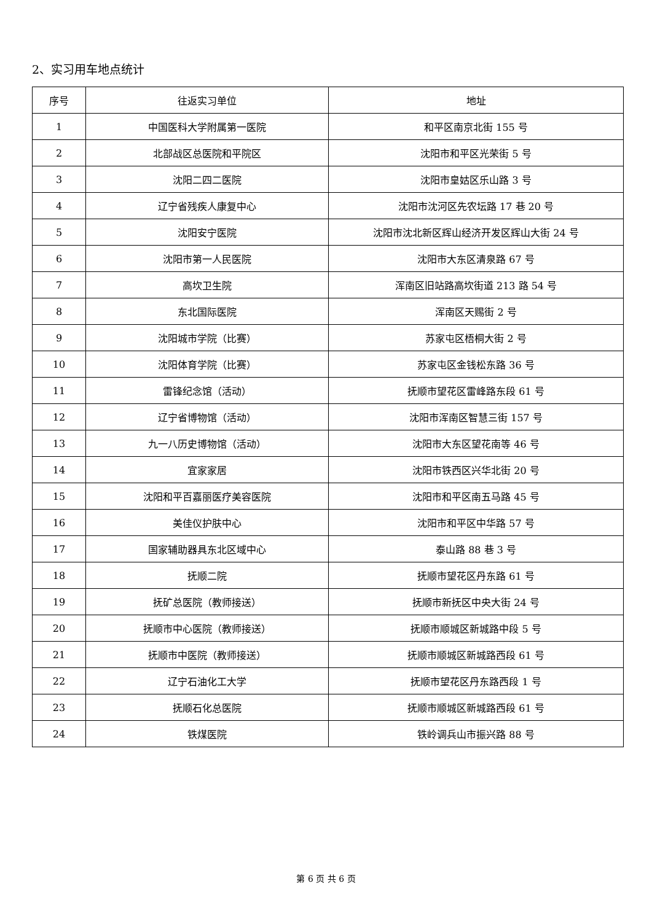2、实习用车地点统计
| 序号 | 往返实习单位 | 地址 |
| --- | --- | --- |
| 1 | 中国医科大学附属第一医院 | 和平区南京北街 155 号 |
| 2 | 北部战区总医院和平院区 | 沈阳市和平区光荣街 5 号 |
| 3 | 沈阳二四二医院 | 沈阳市皇姑区乐山路 3 号 |
| 4 | 辽宁省残疾人康复中心 | 沈阳市沈河区先农坛路 17 巷 20 号 |
| 5 | 沈阳安宁医院 | 沈阳市沈北新区辉山经济开发区辉山大街 24 号 |
| 6 | 沈阳市第一人民医院 | 沈阳市大东区清泉路 67 号 |
| 7 | 高坎卫生院 | 浑南区旧站路高坎街道 213 路 54 号 |
| 8 | 东北国际医院 | 浑南区天赐街 2 号 |
| 9 | 沈阳城市学院（比赛） | 苏家屯区梧桐大街 2 号 |
| 10 | 沈阳体育学院（比赛） | 苏家屯区金钱松东路 36 号 |
| 11 | 雷锋纪念馆（活动） | 抚顺市望花区雷峰路东段 61 号 |
| 12 | 辽宁省博物馆（活动） | 沈阳市浑南区智慧三街 157 号 |
| 13 | 九一八历史博物馆（活动） | 沈阳市大东区望花南等 46 号 |
| 14 | 宜家家居 | 沈阳市铁西区兴华北街 20 号 |
| 15 | 沈阳和平百嘉丽医疗美容医院 | 沈阳市和平区南五马路 45 号 |
| 16 | 美佳仪护肤中心 | 沈阳市和平区中华路 57 号 |
| 17 | 国家辅助器具东北区域中心 | 泰山路 88 巷 3 号 |
| 18 | 抚顺二院 | 抚顺市望花区丹东路 61 号 |
| 19 | 抚矿总医院（教师接送） | 抚顺市新抚区中央大街 24 号 |
| 20 | 抚顺市中心医院（教师接送） | 抚顺市顺城区新城路中段 5 号 |
| 21 | 抚顺市中医院（教师接送） | 抚顺市顺城区新城路西段 61 号 |
| 22 | 辽宁石油化工大学 | 抚顺市望花区丹东路西段 1 号 |
| 23 | 抚顺石化总医院 | 抚顺市顺城区新城路西段 61 号 |
| 24 | 铁煤医院 | 铁岭调兵山市振兴路 88 号 |
第 6 页 共 6 页